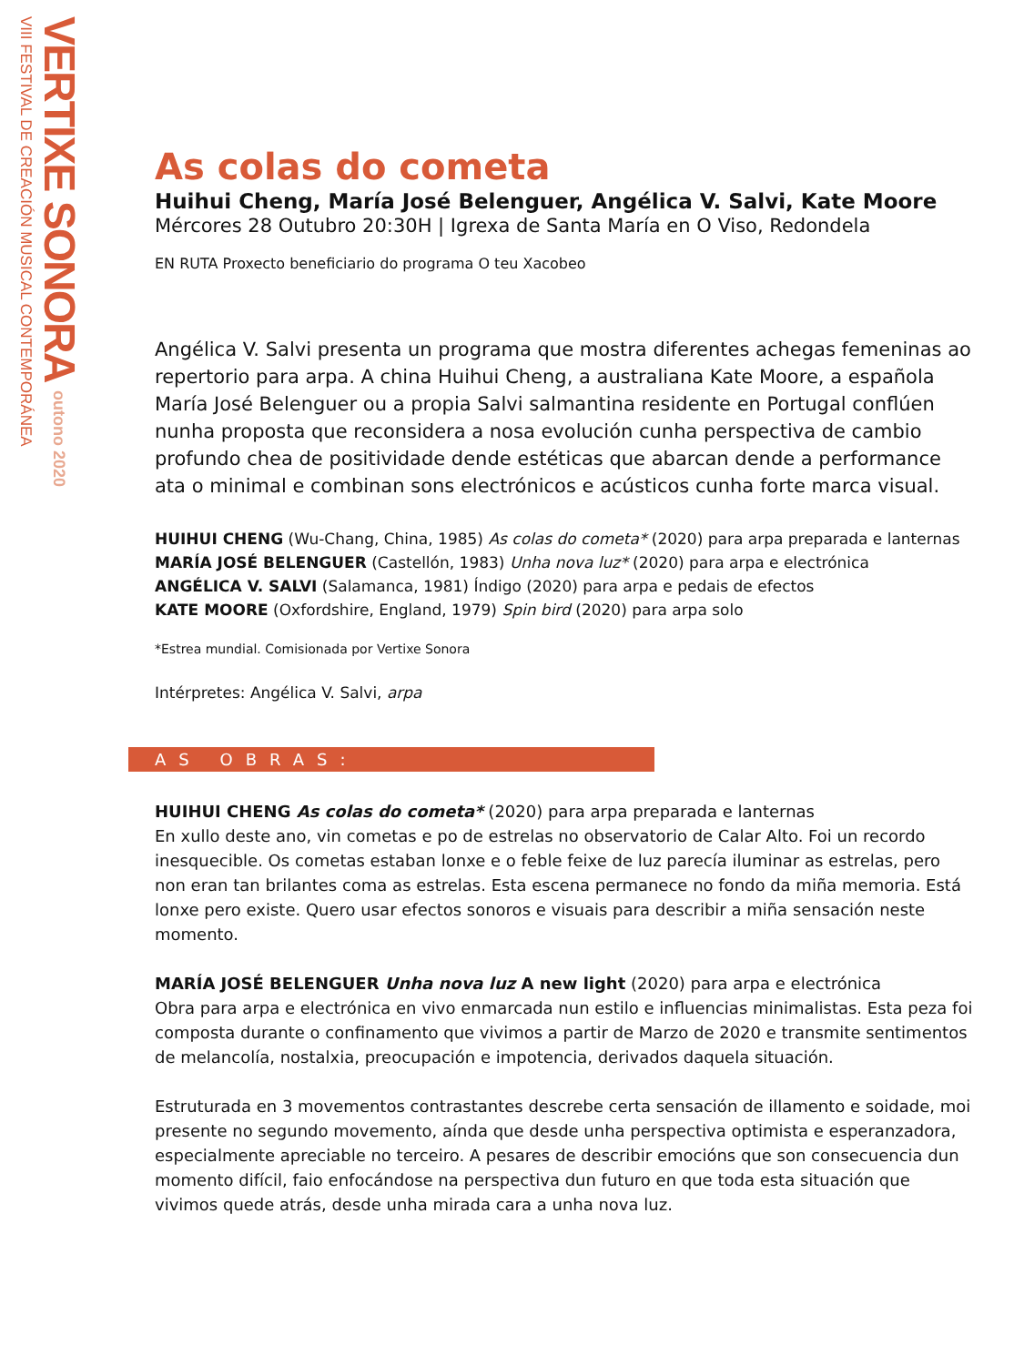VIII FESTIVAL DE CREACIÓN MUSICAL CONTEMPORÁNEA
VERTIXE SONORA outono 2020
As colas do cometa
Huihui Cheng, María José Belenguer, Angélica V. Salvi, Kate Moore
Mércores 28 Outubro 20:30H | Igrexa de Santa María en O Viso, Redondela
EN RUTA Proxecto beneficiario do programa O teu Xacobeo
Angélica V. Salvi presenta un programa que mostra diferentes achegas femeninas ao repertorio para arpa. A china Huihui Cheng, a australiana Kate Moore, a española María José Belenguer ou a propia Salvi salmantina residente en Portugal conflúen nunha proposta que reconsidera a nosa evolución cunha perspectiva de cambio profundo chea de positividade dende estéticas que abarcan dende a performance ata o minimal e combinan sons electrónicos e acústicos cunha forte marca visual.
HUIHUI CHENG (Wu-Chang, China, 1985) As colas do cometa* (2020) para arpa preparada e lanternas
MARÍA JOSÉ BELENGUER (Castellón, 1983) Unha nova luz* (2020) para arpa e electrónica
ANGÉLICA V. SALVI (Salamanca, 1981) Índigo (2020) para arpa e pedais de efectos
KATE MOORE (Oxfordshire, England, 1979) Spin bird (2020) para arpa solo
*Estrea mundial. Comisionada por Vertixe Sonora
Intérpretes: Angélica V. Salvi, arpa
AS OBRAS:
HUIHUI CHENG As colas do cometa* (2020) para arpa preparada e lanternas
En xullo deste ano, vin cometas e po de estrelas no observatorio de Calar Alto. Foi un recordo inesquecible. Os cometas estaban lonxe e o feble feixe de luz parecía iluminar as estrelas, pero non eran tan brilantes coma as estrelas. Esta escena permanece no fondo da miña memoria. Está lonxe pero existe. Quero usar efectos sonoros e visuais para describir a miña sensación neste momento.
MARÍA JOSÉ BELENGUER Unha nova luz A new light (2020) para arpa e electrónica
Obra para arpa e electrónica en vivo enmarcada nun estilo e influencias minimalistas. Esta peza foi composta durante o confinamento que vivimos a partir de Marzo de 2020 e transmite sentimentos de melancolía, nostalxia, preocupación e impotencia, derivados daquela situación.
Estruturada en 3 movementos contrastantes descrebe certa sensación de illamento e soidade, moi presente no segundo movemento, aínda que desde unha perspectiva optimista e esperanzadora, especialmente apreciable no terceiro. A pesares de describir emocións que son consecuencia dun momento difícil, faio enfocándose na perspectiva dun futuro en que toda esta situación que vivimos quede atrás, desde unha mirada cara a unha nova luz.